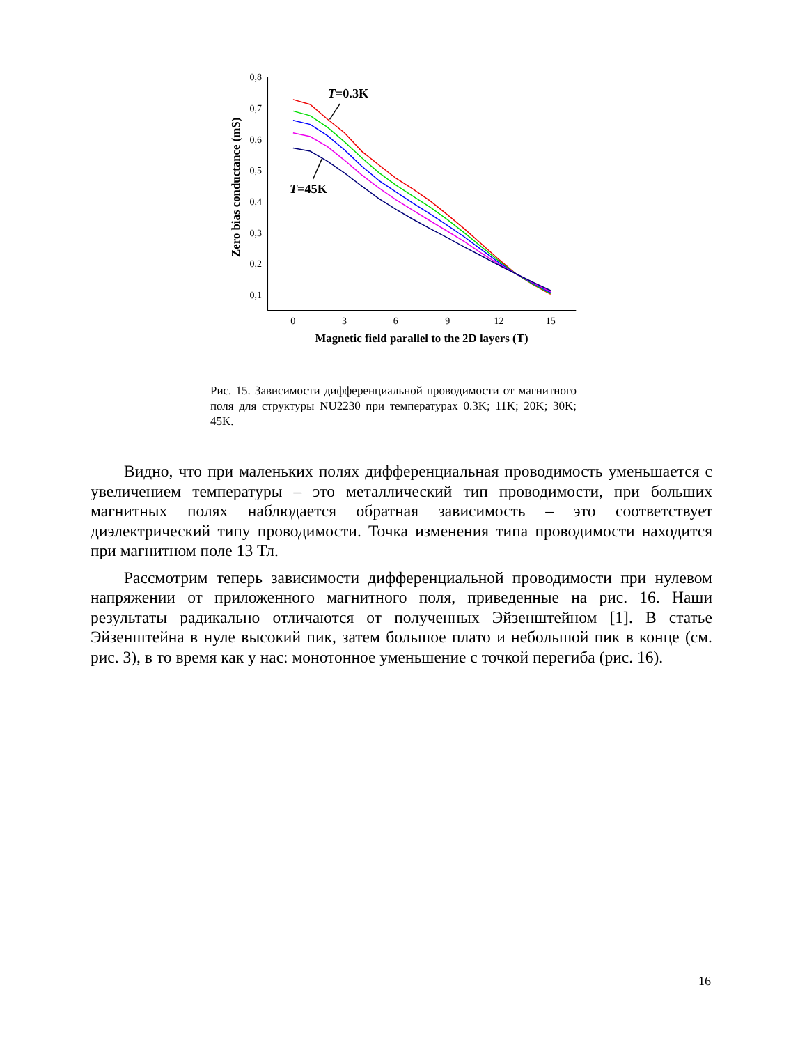0,8
0,7
0,6
0,5
0,4
0,3
0,2
0,1
0
3
6
9
12
15
Magnetic field parallel to the 2D layers (T)
Zero bias conductance (mS)
T=0.3K
T=45K
Рис. 15. Зависимости дифференциальной проводимости от магнитного поля для структуры NU2230 при температурах 0.3K; 11K; 20K; 30K; 45K.
Видно, что при маленьких полях дифференциальная проводимость уменьшается с увеличением температуры – это металлический тип проводимости, при больших магнитных полях наблюдается обратная зависимость – это соответствует диэлектрический типу проводимости. Точка изменения типа проводимости находится при магнитном поле 13 Тл.
Рассмотрим теперь зависимости дифференциальной проводимости при нулевом напряжении от приложенного магнитного поля, приведенные на рис. 16. Наши результаты радикально отличаются от полученных Эйзенштейном [1]. В статье Эйзенштейна в нуле высокий пик, затем большое плато и небольшой пик в конце (см. рис. 3), в то время как у нас: монотонное уменьшение с точкой перегиба (рис. 16).
16